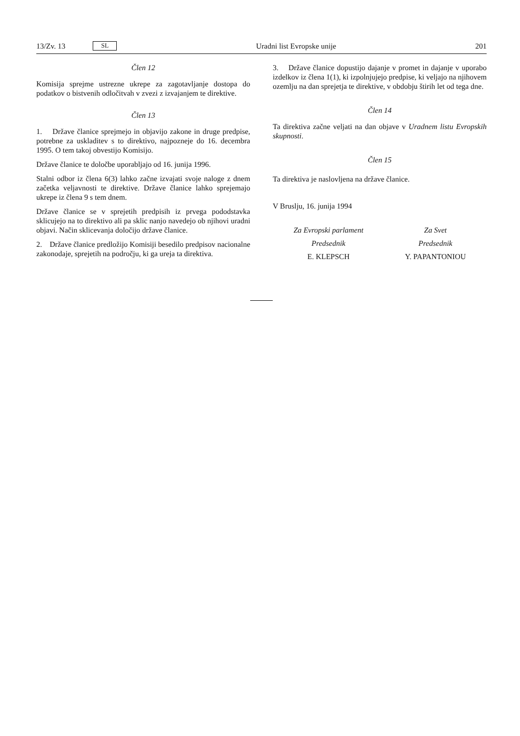13/Zv. 13 SL
Uradni list Evropske unije 201
Člen 12
Komisija sprejme ustrezne ukrepe za zagotavljanje dostopa do podatkov o bistvenih odločitvah v zvezi z izvajanjem te direktive.
Člen 13
1. Države članice sprejmejo in objavijo zakone in druge predpise, potrebne za uskladitev s to direktivo, najpozneje do 16. decembra 1995. O tem takoj obvestijo Komisijo.
Države članice te določbe uporabljajo od 16. junija 1996.
Stalni odbor iz člena 6(3) lahko začne izvajati svoje naloge z dnem začetka veljavnosti te direktive. Države članice lahko sprejemajo ukrepe iz člena 9 s tem dnem.
Države članice se v sprejetih predpisih iz prvega pododstavka sklicujejo na to direktivo ali pa sklic nanjo navedejo ob njihovi uradni objavi. Način sklicevanja določijo države članice.
2. Države članice predložijo Komisiji besedilo predpisov nacionalne zakonodaje, sprejetih na področju, ki ga ureja ta direktiva.
3. Države članice dopustijo dajanje v promet in dajanje v uporabo izdelkov iz člena 1(1), ki izpolnjujejo predpise, ki veljajo na njihovem ozemlju na dan sprejetja te direktive, v obdobju štirih let od tega dne.
Člen 14
Ta direktiva začne veljati na dan objave v Uradnem listu Evropskih skupnosti.
Člen 15
Ta direktiva je naslovljena na države članice.
V Bruslju, 16. junija 1994
Za Evropski parlament
Predsednik
E. KLEPSCH
Za Svet
Predsednik
Y. PAPANTONIOU